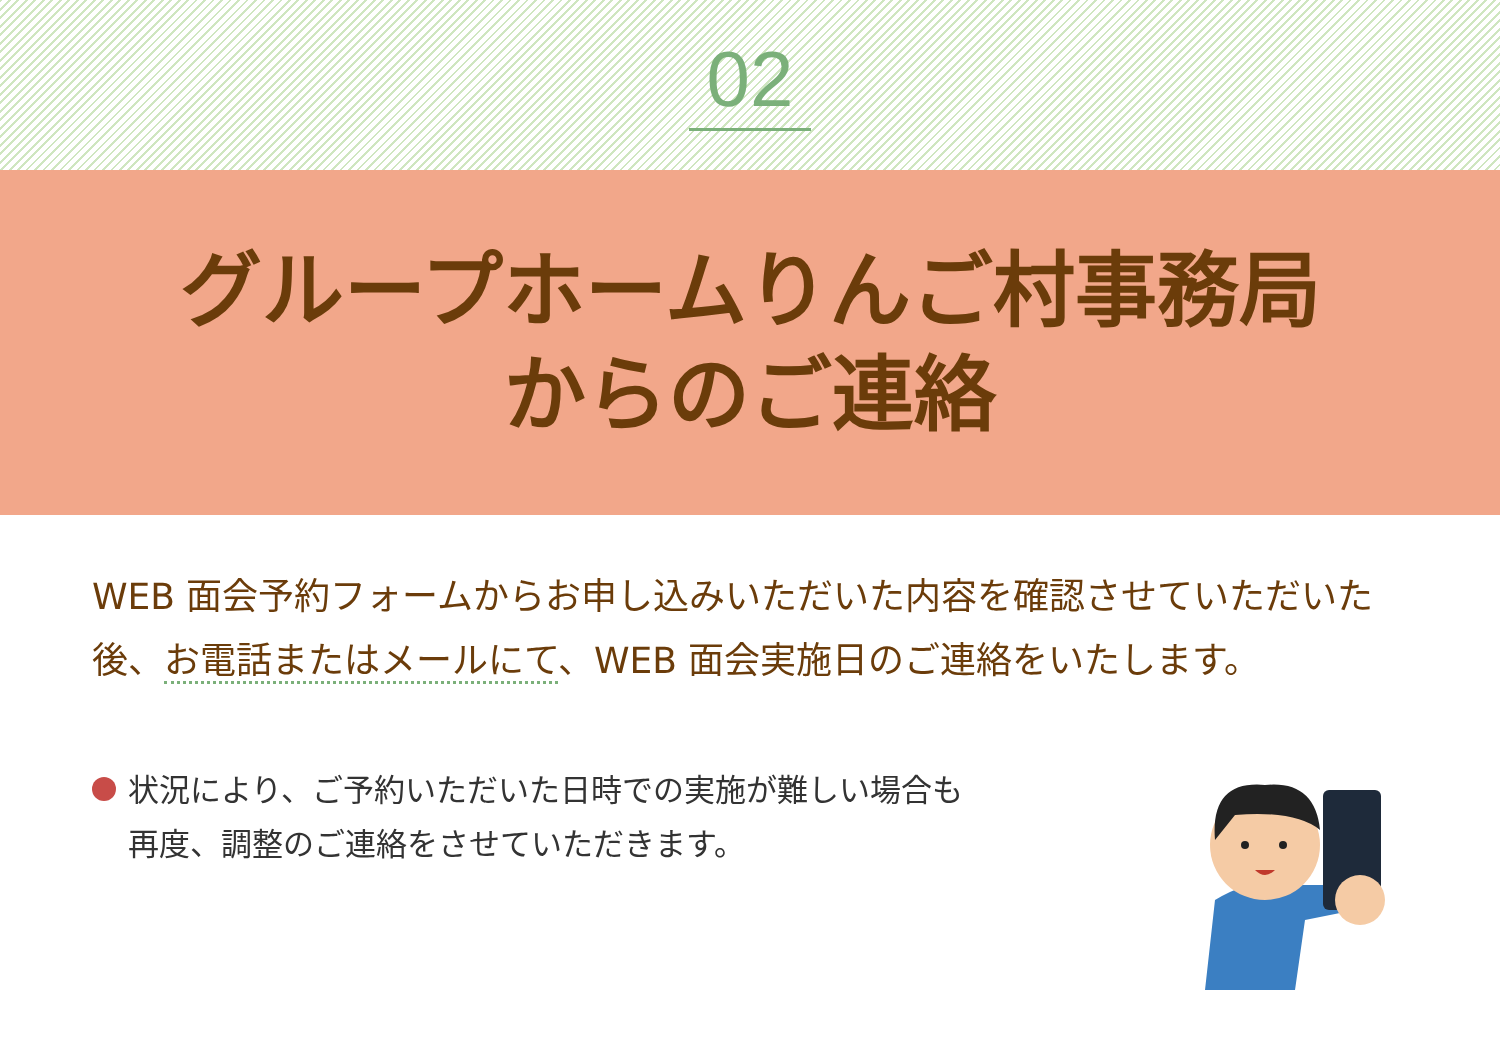02
グループホームりんご村事務局
からのご連絡
WEB 面会予約フォームからお申し込みいただいた内容を確認させていただいた後、お電話またはメールにて、WEB 面会実施日のご連絡をいたします。
状況により、ご予約いただいた日時での実施が難しい場合も
再度、調整のご連絡をさせていただきます。